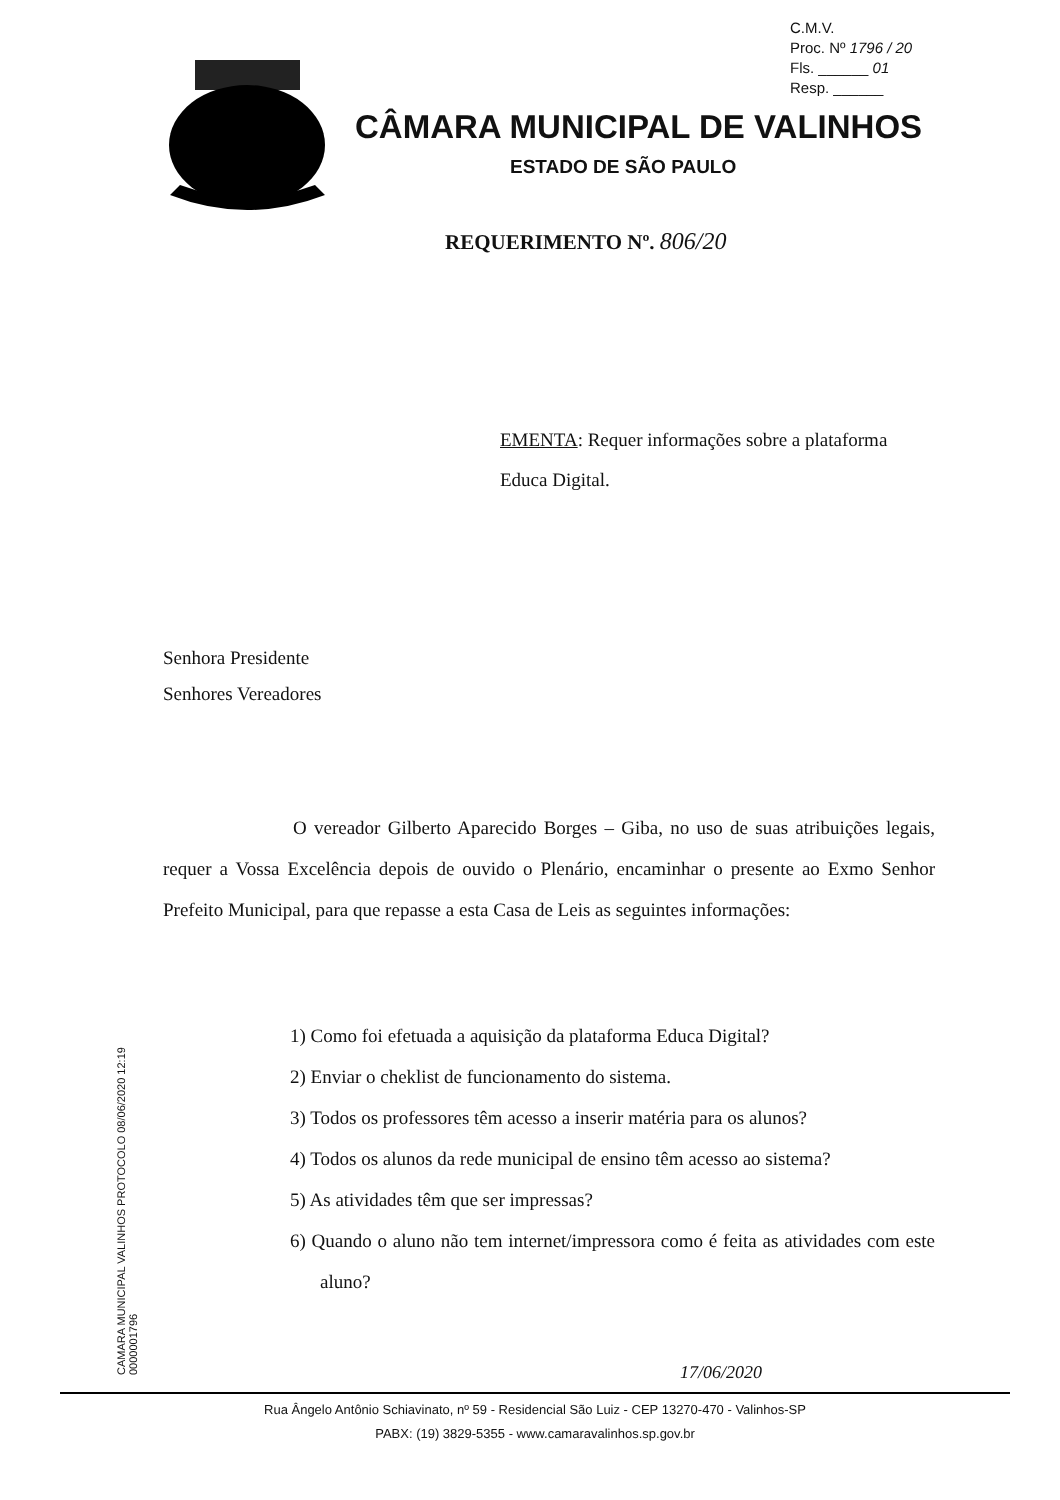C.M.V.
Proc. Nº 1796 / 20
Fls. ______ 01
Resp. ______
CÂMARA MUNICIPAL DE VALINHOS
ESTADO DE SÃO PAULO
REQUERIMENTO Nº. 806/20
EMENTA: Requer informações sobre a plataforma Educa Digital.
Senhora Presidente
Senhores Vereadores
O vereador Gilberto Aparecido Borges – Giba, no uso de suas atribuições legais, requer a Vossa Excelência depois de ouvido o Plenário, encaminhar o presente ao Exmo Senhor Prefeito Municipal, para que repasse a esta Casa de Leis as seguintes informações:
1) Como foi efetuada a aquisição da plataforma Educa Digital?
2) Enviar o cheklist de funcionamento do sistema.
3) Todos os professores têm acesso a inserir matéria para os alunos?
4) Todos os alunos da rede municipal de ensino têm acesso ao sistema?
5) As atividades têm que ser impressas?
6) Quando o aluno não tem internet/impressora como é feita as atividades com este aluno?
CAMARA MUNICIPAL VALINHOS PROTOCOLO 08/06/2020 12:19 0000001796
17/06/2020
Rua Ângelo Antônio Schiavinato, nº 59 - Residencial São Luiz - CEP 13270-470 - Valinhos-SP
PABX: (19) 3829-5355 - www.camaravalinhos.sp.gov.br